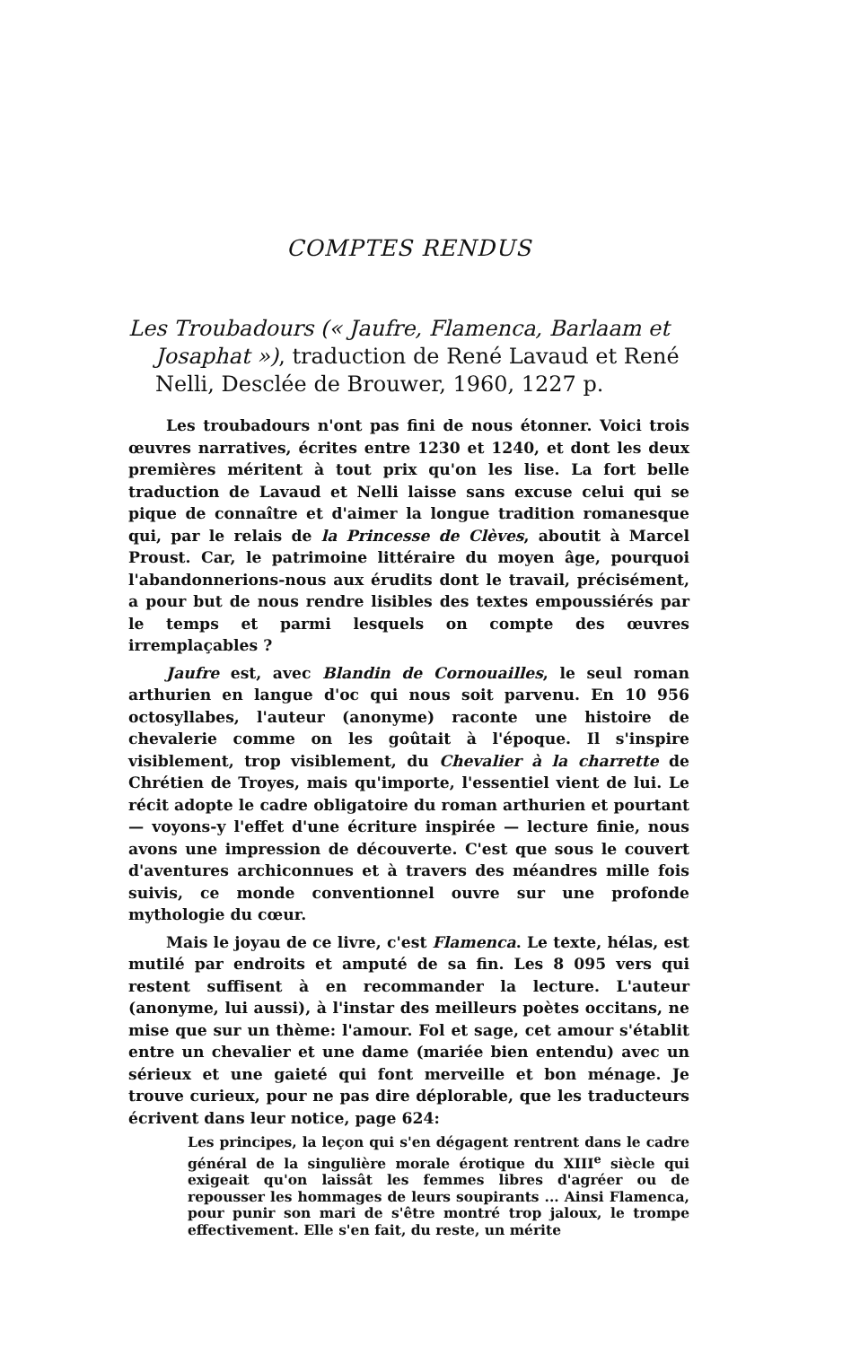COMPTES RENDUS
Les Troubadours (« Jaufre, Flamenca, Barlaam et Josaphat »), traduction de René Lavaud et René Nelli, Desclée de Brouwer, 1960, 1227 p.
Les troubadours n'ont pas fini de nous étonner. Voici trois œuvres narratives, écrites entre 1230 et 1240, et dont les deux premières méritent à tout prix qu'on les lise. La fort belle traduction de Lavaud et Nelli laisse sans excuse celui qui se pique de connaître et d'aimer la longue tradition romanesque qui, par le relais de la Princesse de Clèves, aboutit à Marcel Proust. Car, le patrimoine littéraire du moyen âge, pourquoi l'abandonnerions-nous aux érudits dont le travail, précisément, a pour but de nous rendre lisibles des textes empoussiérés par le temps et parmi lesquels on compte des œuvres irremplaçables ?
Jaufre est, avec Blandin de Cornouailles, le seul roman arthurien en langue d'oc qui nous soit parvenu. En 10 956 octosyllabes, l'auteur (anonyme) raconte une histoire de chevalerie comme on les goûtait à l'époque. Il s'inspire visiblement, trop visiblement, du Chevalier à la charrette de Chrétien de Troyes, mais qu'importe, l'essentiel vient de lui. Le récit adopte le cadre obligatoire du roman arthurien et pourtant — voyons-y l'effet d'une écriture inspirée — lecture finie, nous avons une impression de découverte. C'est que sous le couvert d'aventures archiconnues et à travers des méandres mille fois suivis, ce monde conventionnel ouvre sur une profonde mythologie du cœur.
Mais le joyau de ce livre, c'est Flamenca. Le texte, hélas, est mutilé par endroits et amputé de sa fin. Les 8 095 vers qui restent suffisent à en recommander la lecture. L'auteur (anonyme, lui aussi), à l'instar des meilleurs poètes occitans, ne mise que sur un thème: l'amour. Fol et sage, cet amour s'établit entre un chevalier et une dame (mariée bien entendu) avec un sérieux et une gaieté qui font merveille et bon ménage. Je trouve curieux, pour ne pas dire déplorable, que les traducteurs écrivent dans leur notice, page 624:
Les principes, la leçon qui s'en dégagent rentrent dans le cadre général de la singulière morale érotique du XIII<sup>e</sup> siècle qui exigeait qu'on laissât les femmes libres d'agréer ou de repousser les hommages de leurs soupirants ... Ainsi Flamenca, pour punir son mari de s'être montré trop jaloux, le trompe effectivement. Elle s'en fait, du reste, un mérite